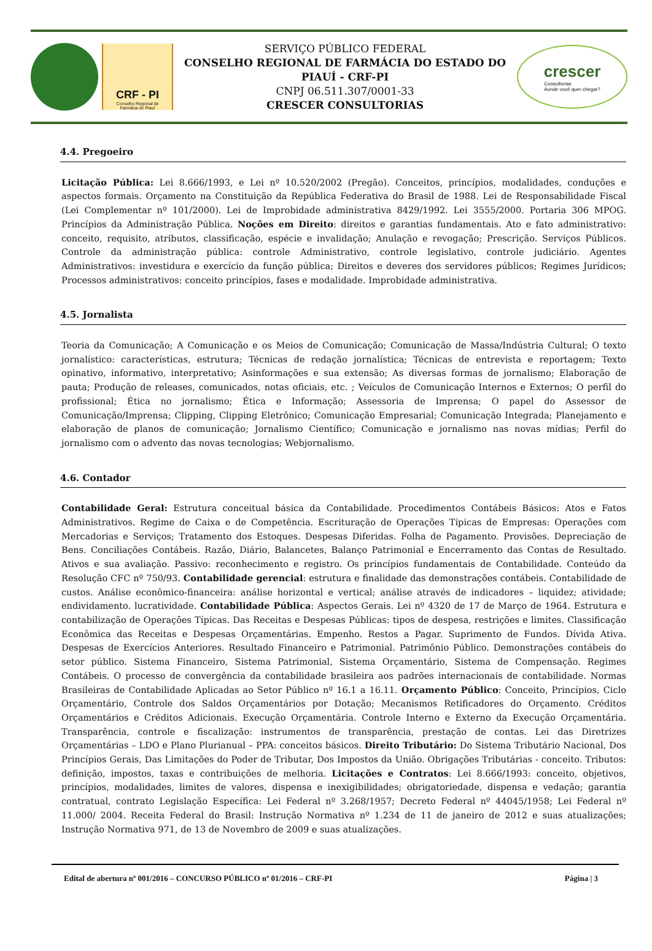CRF - PI
Conselho Regional de
Farmácia do Piauí
SERVIÇO PÚBLICO FEDERAL
CONSELHO REGIONAL DE FARMÁCIA DO ESTADO DO PIAUÍ - CRF-PI
CNPJ 06.511.307/0001-33
CRESCER CONSULTORIAS
crescer
Consultorias
Aonde você quer chegar?
4.4. Pregoeiro
Licitação Pública: Lei 8.666/1993, e Lei nº 10.520/2002 (Pregão). Conceitos, princípios, modalidades, conduções e aspectos formais. Orçamento na Constituição da República Federativa do Brasil de 1988. Lei de Responsabilidade Fiscal (Lei Complementar nº 101/2000). Lei de Improbidade administrativa 8429/1992. Lei 3555/2000. Portaria 306 MPOG. Princípios da Administração Pública. Noções em Direito: direitos e garantias fundamentais. Ato e fato administrativo: conceito, requisito, atributos, classificação, espécie e invalidação; Anulação e revogação; Prescrição. Serviços Públicos. Controle da administração pública: controle Administrativo, controle legislativo, controle judiciário. Agentes Administrativos: investidura e exercício da função pública; Direitos e deveres dos servidores públicos; Regimes Jurídicos; Processos administrativos: conceito princípios, fases e modalidade. Improbidade administrativa.
4.5. Jornalista
Teoria da Comunicação; A Comunicação e os Meios de Comunicação; Comunicação de Massa/Indústria Cultural; O texto jornalístico: características, estrutura; Técnicas de redação jornalística; Técnicas de entrevista e reportagem; Texto opinativo, informativo, interpretativo; Asinformações e sua extensão; As diversas formas de jornalismo; Elaboração de pauta; Produção de releases, comunicados, notas oficiais, etc. ; Veículos de Comunicação Internos e Externos; O perfil do profissional; Ética no jornalismo; Ética e Informação; Assessoria de Imprensa; O papel do Assessor de Comunicação/Imprensa; Clipping, Clipping Eletrônico; Comunicação Empresarial; Comunicação Integrada; Planejamento e elaboração de planos de comunicação; Jornalismo Científico; Comunicação e jornalismo nas novas mídias; Perfil do jornalismo com o advento das novas tecnologias; Webjornalismo.
4.6. Contador
Contabilidade Geral: Estrutura conceitual básica da Contabilidade. Procedimentos Contábeis Básicos: Atos e Fatos Administrativos. Regime de Caixa e de Competência. Escrituração de Operações Típicas de Empresas: Operações com Mercadorias e Serviços; Tratamento dos Estoques. Despesas Diferidas. Folha de Pagamento. Provisões. Depreciação de Bens. Conciliações Contábeis. Razão, Diário, Balancetes, Balanço Patrimonial e Encerramento das Contas de Resultado. Ativos e sua avaliação. Passivo: reconhecimento e registro. Os princípios fundamentais de Contabilidade. Conteúdo da Resolução CFC nº 750/93. Contabilidade gerencial: estrutura e finalidade das demonstrações contábeis. Contabilidade de custos. Análise econômico-financeira: análise horizontal e vertical; análise através de indicadores – liquidez; atividade; endividamento. lucratividade. Contabilidade Pública: Aspectos Gerais. Lei nº 4320 de 17 de Março de 1964. Estrutura e contabilização de Operações Típicas. Das Receitas e Despesas Públicas: tipos de despesa, restrições e limites. Classificação Econômica das Receitas e Despesas Orçamentárias. Empenho. Restos a Pagar. Suprimento de Fundos. Dívida Ativa. Despesas de Exercícios Anteriores. Resultado Financeiro e Patrimonial. Patrimônio Público. Demonstrações contábeis do setor público. Sistema Financeiro, Sistema Patrimonial, Sistema Orçamentário, Sistema de Compensação. Regimes Contábeis. O processo de convergência da contabilidade brasileira aos padrões internacionais de contabilidade. Normas Brasileiras de Contabilidade Aplicadas ao Setor Público nº 16.1 a 16.11. Orçamento Público: Conceito, Princípios, Ciclo Orçamentário, Controle dos Saldos Orçamentários por Dotação; Mecanismos Retificadores do Orçamento. Créditos Orçamentários e Créditos Adicionais. Execução Orçamentária. Controle Interno e Externo da Execução Orçamentária. Transparência, controle e fiscalização: instrumentos de transparência, prestação de contas. Lei das Diretrizes Orçamentárias – LDO e Plano Plurianual – PPA: conceitos básicos. Direito Tributário: Do Sistema Tributário Nacional, Dos Princípios Gerais, Das Limitações do Poder de Tributar, Dos Impostos da União. Obrigações Tributárias - conceito. Tributos: definição, impostos, taxas e contribuições de melhoria. Licitações e Contratos: Lei 8.666/1993: conceito, objetivos, princípios, modalidades, limites de valores, dispensa e inexigibilidades; obrigatoriedade, dispensa e vedação; garantia contratual, contrato Legislação Específica: Lei Federal nº 3.268/1957; Decreto Federal nº 44045/1958; Lei Federal nº 11.000/ 2004. Receita Federal do Brasil: Instrução Normativa nº 1.234 de 11 de janeiro de 2012 e suas atualizações; Instrução Normativa 971, de 13 de Novembro de 2009 e suas atualizações.
Edital de abertura nº 001/2016 – CONCURSO PÚBLICO nº 01/2016 – CRF-PI Página | 3